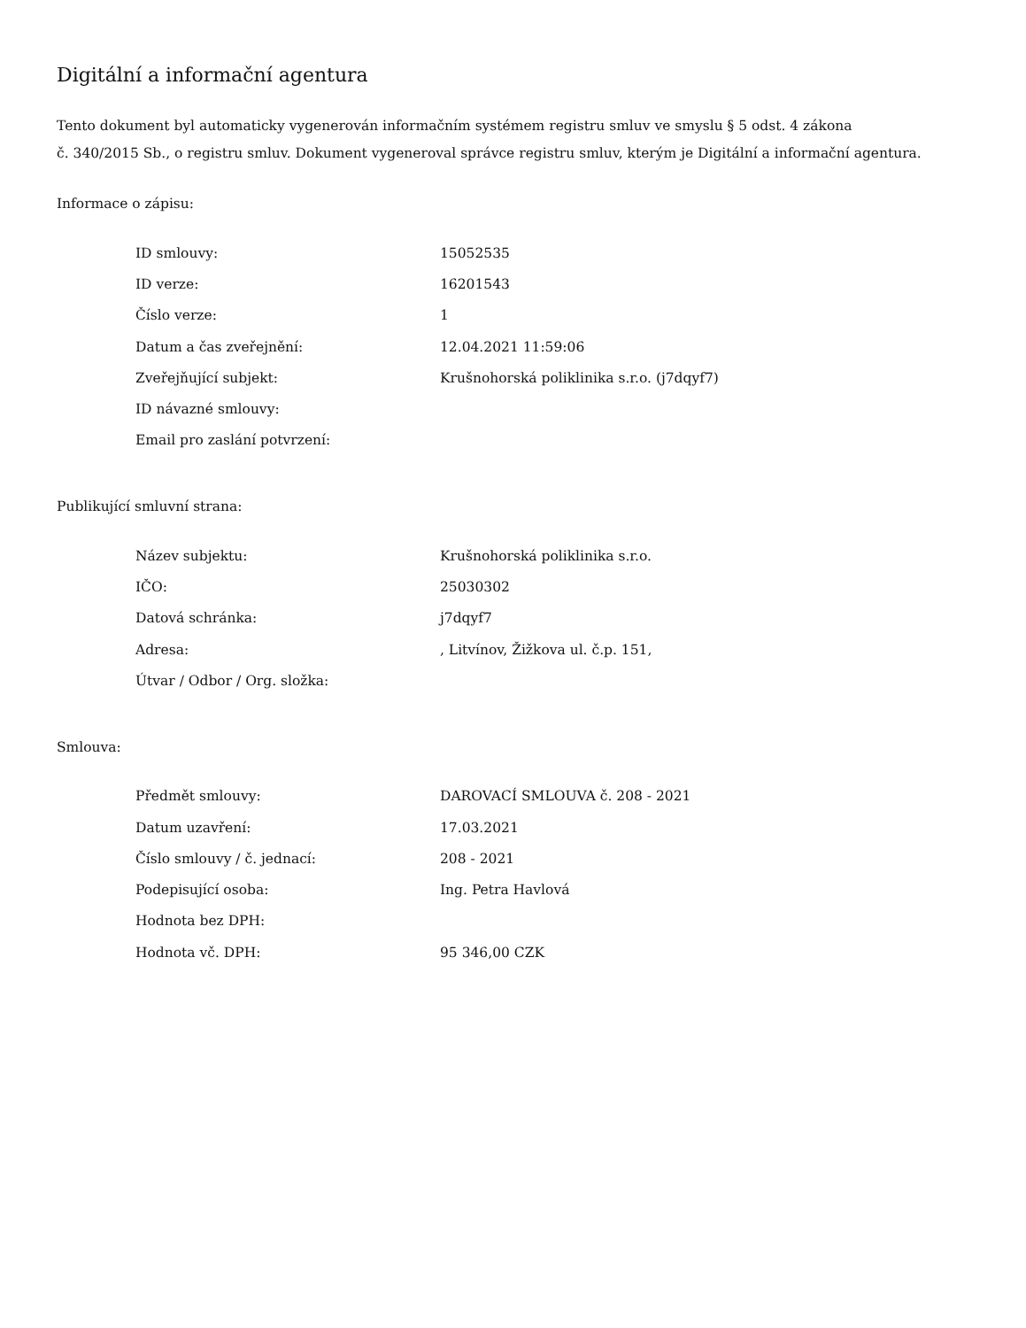Digitální a informační agentura
Tento dokument byl automaticky vygenerován informačním systémem registru smluv ve smyslu § 5 odst. 4 zákona
č. 340/2015 Sb., o registru smluv. Dokument vygeneroval správce registru smluv, kterým je Digitální a informační agentura.
Informace o zápisu:
| ID smlouvy: | 15052535 |
| ID verze: | 16201543 |
| Číslo verze: | 1 |
| Datum a čas zveřejnění: | 12.04.2021 11:59:06 |
| Zveřejňující subjekt: | Krušnohorská poliklinika s.r.o. (j7dqyf7) |
| ID návazné smlouvy: | |
| Email pro zaslání potvrzení: | |
Publikující smluvní strana:
| Název subjektu: | Krušnohorská poliklinika s.r.o. |
| IČO: | 25030302 |
| Datová schránka: | j7dqyf7 |
| Adresa: | , Litvínov, Žižkova ul. č.p. 151, |
| Útvar / Odbor / Org. složka: | |
Smlouva:
| Předmět smlouvy: | DAROVACÍ SMLOUVA č. 208 - 2021 |
| Datum uzavření: | 17.03.2021 |
| Číslo smlouvy / č. jednací: | 208 - 2021 |
| Podepisující osoba: | Ing. Petra Havlová |
| Hodnota bez DPH: | |
| Hodnota vč. DPH: | 95 346,00 CZK |